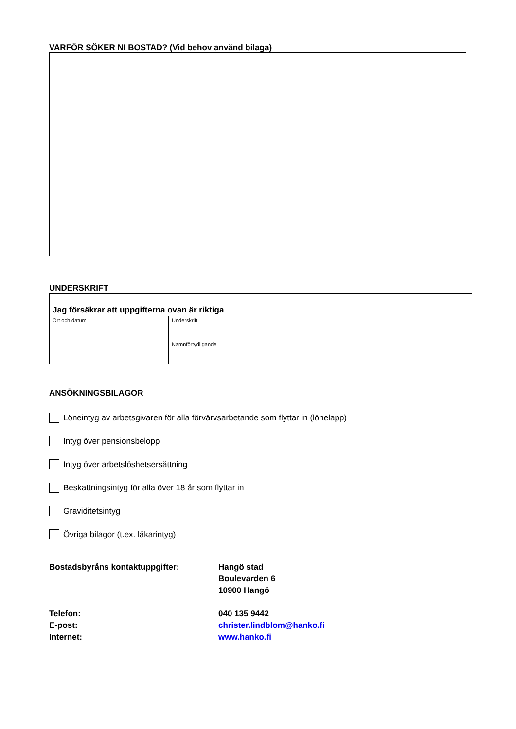VARFÖR SÖKER NI BOSTAD? (Vid behov använd bilaga)
UNDERSKRIFT
| Jag försäkrar att uppgifterna ovan är riktiga | |
| Ort och datum | Underskrift |
| | Namnförtydligande |
ANSÖKNINGSBILAGOR
Löneintyg av arbetsgivaren för alla förvärvsarbetande som flyttar in (lönelapp)
Intyg över pensionsbelopp
Intyg över arbetslöshetsersättning
Beskattningsintyg för alla över 18 år som flyttar in
Graviditetsintyg
Övriga bilagor (t.ex. läkarintyg)
Bostadsbyråns kontaktuppgifter:
Hangö stad
Boulevarden 6
10900 Hangö
Telefon:
040 135 9442
E-post:
christer.lindblom@hanko.fi
Internet:
www.hanko.fi